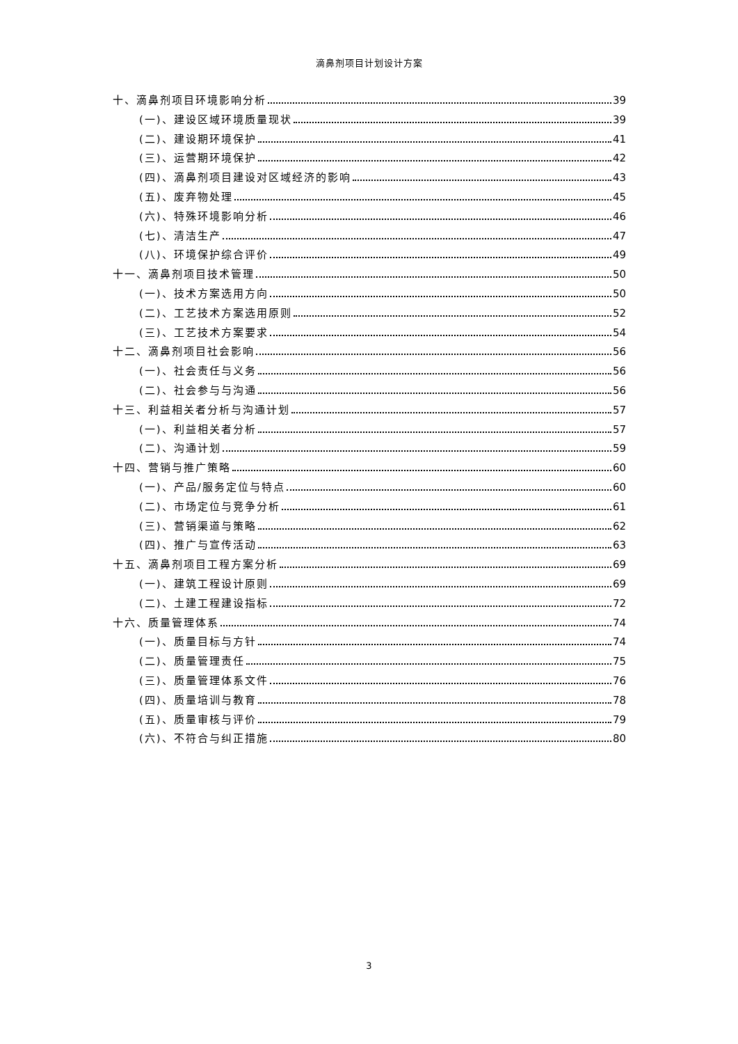滴鼻剂项目计划设计方案
十、滴鼻剂项目环境影响分析 39
(一)、建设区域环境质量现状 39
(二)、建设期环境保护 41
(三)、运营期环境保护 42
(四)、滴鼻剂项目建设对区域经济的影响 43
(五)、废弃物处理 45
(六)、特殊环境影响分析 46
(七)、清洁生产 47
(八)、环境保护综合评价 49
十一、滴鼻剂项目技术管理 50
(一)、技术方案选用方向 50
(二)、工艺技术方案选用原则 52
(三)、工艺技术方案要求 54
十二、滴鼻剂项目社会影响 56
(一)、社会责任与义务 56
(二)、社会参与与沟通 56
十三、利益相关者分析与沟通计划 57
(一)、利益相关者分析 57
(二)、沟通计划 59
十四、营销与推广策略 60
(一)、产品/服务定位与特点 60
(二)、市场定位与竞争分析 61
(三)、营销渠道与策略 62
(四)、推广与宣传活动 63
十五、滴鼻剂项目工程方案分析 69
(一)、建筑工程设计原则 69
(二)、土建工程建设指标 72
十六、质量管理体系 74
(一)、质量目标与方针 74
(二)、质量管理责任 75
(三)、质量管理体系文件 76
(四)、质量培训与教育 78
(五)、质量审核与评价 79
(六)、不符合与纠正措施 80
3